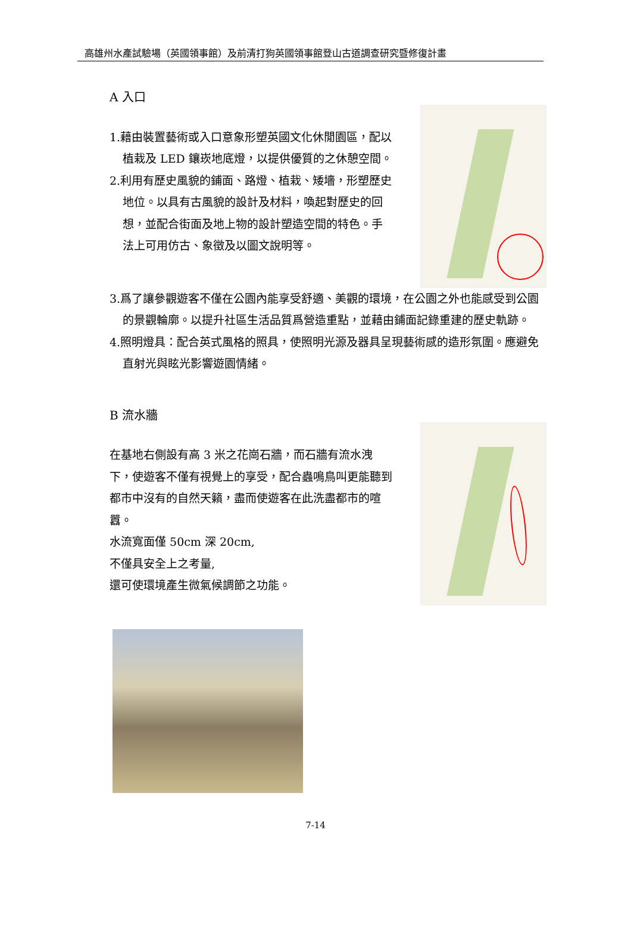高雄州水產試驗場（英國領事館）及前清打狗英國領事館登山古道調查研究暨修復計畫
A 入口
1.藉由裝置藝術或入口意象形塑英國文化休閒園區，配以植栽及 LED 鑲崁地底燈，以提供優質的之休憩空間。
2.利用有歷史風貌的鋪面、路燈、植栽、矮墻，形塑歷史地位。以具有古風貌的設計及材料，喚起對歷史的回想，並配合街面及地上物的設計塑造空間的特色。手法上可用仿古、象徵及以圖文說明等。
3.爲了讓參觀遊客不僅在公園內能享受舒適、美觀的環境，在公園之外也能感受到公園的景觀輪廓。以提升社區生活品質爲營造重點，並藉由鋪面記錄重建的歷史軌跡。
4.照明燈具：配合英式風格的照具，使照明光源及器具呈現藝術感的造形氛圍。應避免直射光與眩光影響遊園情緒。
B 流水牆
在基地右側設有高 3 米之花崗石牆，而石牆有流水洩下，使遊客不僅有視覺上的享受，配合蟲鳴鳥叫更能聽到都市中沒有的自然天籟，盡而使遊客在此洗盡都市的喧囂。
水流寬面僅 50cm 深 20cm,
不僅具安全上之考量,
還可使環境產生微氣候調節之功能。
7-14